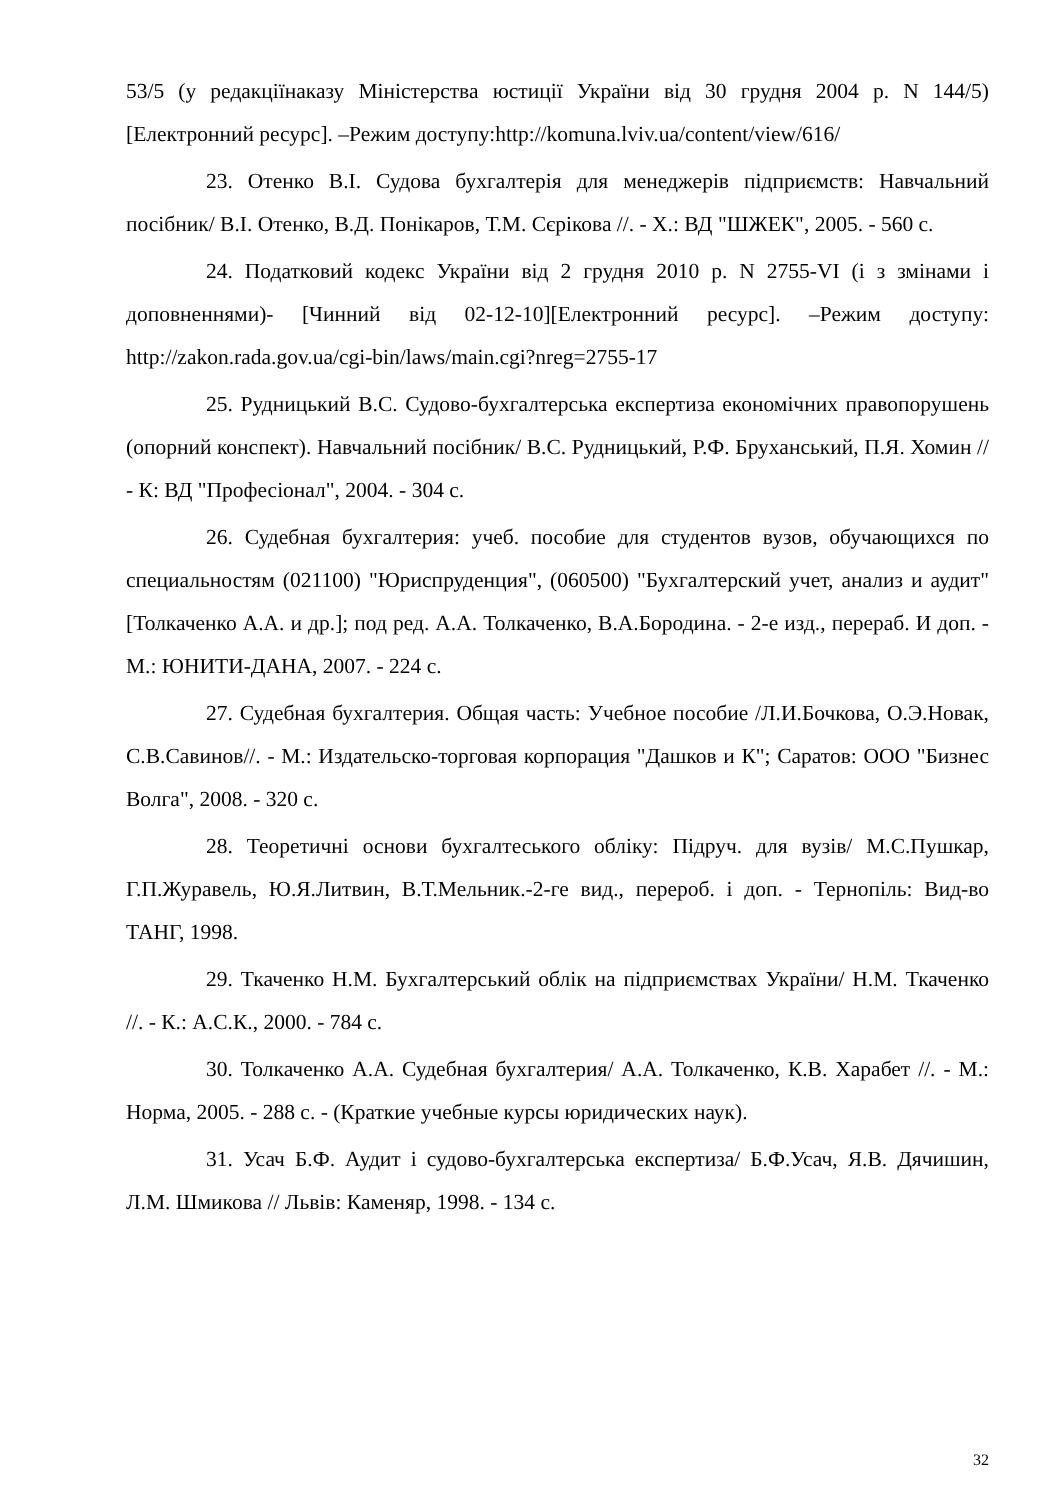53/5 (у редакціїнаказу Міністерства юстиції України від 30 грудня 2004 р. N 144/5) [Електронний ресурс]. –Режим доступу:http://komuna.lviv.ua/content/view/616/
23. Отенко В.І. Судова бухгалтерія для менеджерів підприємств: Навчальний посібник/ В.І. Отенко, В.Д. Понікаров, Т.М. Сєрікова //. - Х.: ВД "ШЖЕК", 2005. - 560 с.
24. Податковий кодекс України від 2 грудня 2010 р. N 2755-VI (і з змінами і доповненнями)- [Чинний від 02-12-10][Електронний ресурс]. –Режим доступу: http://zakon.rada.gov.ua/cgi-bin/laws/main.cgi?nreg=2755-17
25. Рудницький В.С. Судово-бухгалтерська експертиза економічних правопорушень (опорний конспект). Навчальний посібник/ В.С. Рудницький, Р.Ф. Бруханський, П.Я. Хомин // - К: ВД "Професіонал", 2004. - 304 с.
26. Судебная бухгалтерия: учеб. пособие для студентов вузов, обучающихся по специальностям (021100) "Юриспруденция", (060500) "Бухгалтерский учет, анализ и аудит" [Толкаченко А.А. и др.]; под ред. А.А. Толкаченко, В.А.Бородина. - 2-е изд., перераб. И доп. - М.: ЮНИТИ-ДАНА, 2007. - 224 с.
27. Судебная бухгалтерия. Общая часть: Учебное пособие /Л.И.Бочкова, О.Э.Новак, С.В.Савинов//. - М.: Издательско-торговая корпорация "Дашков и К"; Саратов: ООО "Бизнес Волга", 2008. - 320 с.
28. Теоретичні основи бухгалтеського обліку: Підруч. для вузів/ М.С.Пушкар, Г.П.Журавель, Ю.Я.Литвин, В.Т.Мельник.-2-ге вид., перероб. і доп. - Тернопіль: Вид-во ТАНГ, 1998.
29. Ткаченко Н.М. Бухгалтерський облік на підприємствах України/ Н.М. Ткаченко //. - К.: А.С.К., 2000. - 784 с.
30. Толкаченко А.А. Судебная бухгалтерия/ А.А. Толкаченко, К.В. Харабет //. - М.: Норма, 2005. - 288 с. - (Краткие учебные курсы юридических наук).
31. Усач Б.Ф. Аудит і судово-бухгалтерська експертиза/ Б.Ф.Усач, Я.В. Дячишин, Л.М. Шмикова // Львів: Каменяр, 1998. - 134 с.
32